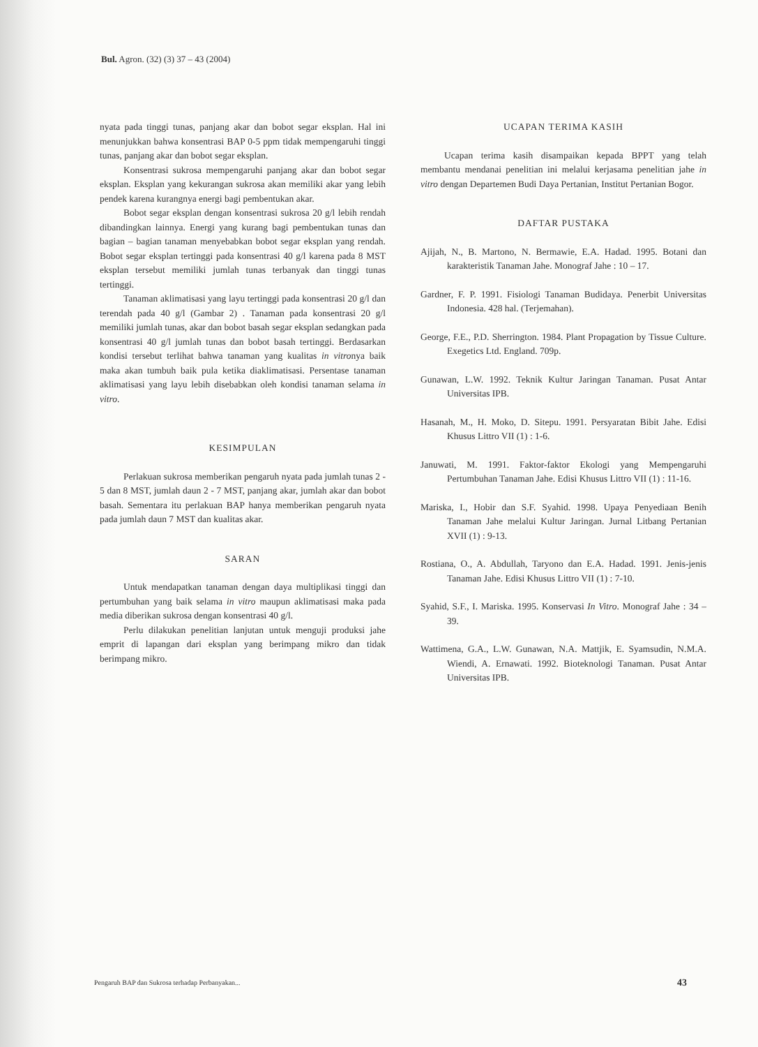Bul. Agron. (32) (3) 37 – 43 (2004)
nyata pada tinggi tunas, panjang akar dan bobot segar eksplan. Hal ini menunjukkan bahwa konsentrasi BAP 0-5 ppm tidak mempengaruhi tinggi tunas, panjang akar dan bobot segar eksplan.
Konsentrasi sukrosa mempengaruhi panjang akar dan bobot segar eksplan. Eksplan yang kekurangan sukrosa akan memiliki akar yang lebih pendek karena kurangnya energi bagi pembentukan akar.
Bobot segar eksplan dengan konsentrasi sukrosa 20 g/l lebih rendah dibandingkan lainnya. Energi yang kurang bagi pembentukan tunas dan bagian – bagian tanaman menyebabkan bobot segar eksplan yang rendah. Bobot segar eksplan tertinggi pada konsentrasi 40 g/l karena pada 8 MST eksplan tersebut memiliki jumlah tunas terbanyak dan tinggi tunas tertinggi.
Tanaman aklimatisasi yang layu tertinggi pada konsentrasi 20 g/l dan terendah pada 40 g/l (Gambar 2) . Tanaman pada konsentrasi 20 g/l memiliki jumlah tunas, akar dan bobot basah segar eksplan sedangkan pada konsentrasi 40 g/l jumlah tunas dan bobot basah tertinggi. Berdasarkan kondisi tersebut terlihat bahwa tanaman yang kualitas in vitronya baik maka akan tumbuh baik pula ketika diaklimatisasi. Persentase tanaman aklimatisasi yang layu lebih disebabkan oleh kondisi tanaman selama in vitro.
KESIMPULAN
Perlakuan sukrosa memberikan pengaruh nyata pada jumlah tunas 2 - 5 dan 8 MST, jumlah daun 2 - 7 MST, panjang akar, jumlah akar dan bobot basah. Sementara itu perlakuan BAP hanya memberikan pengaruh nyata pada jumlah daun 7 MST dan kualitas akar.
SARAN
Untuk mendapatkan tanaman dengan daya multiplikasi tinggi dan pertumbuhan yang baik selama in vitro maupun aklimatisasi maka pada media diberikan sukrosa dengan konsentrasi 40 g/l.
Perlu dilakukan penelitian lanjutan untuk menguji produksi jahe emprit di lapangan dari eksplan yang berimpang mikro dan tidak berimpang mikro.
UCAPAN TERIMA KASIH
Ucapan terima kasih disampaikan kepada BPPT yang telah membantu mendanai penelitian ini melalui kerjasama penelitian jahe in vitro dengan Departemen Budi Daya Pertanian, Institut Pertanian Bogor.
DAFTAR PUSTAKA
Ajijah, N., B. Martono, N. Bermawie, E.A. Hadad. 1995. Botani dan karakteristik Tanaman Jahe. Monograf Jahe : 10 – 17.
Gardner, F. P. 1991. Fisiologi Tanaman Budidaya. Penerbit Universitas Indonesia. 428 hal. (Terjemahan).
George, F.E., P.D. Sherrington. 1984. Plant Propagation by Tissue Culture. Exegetics Ltd. England. 709p.
Gunawan, L.W. 1992. Teknik Kultur Jaringan Tanaman. Pusat Antar Universitas IPB.
Hasanah, M., H. Moko, D. Sitepu. 1991. Persyaratan Bibit Jahe. Edisi Khusus Littro VII (1) : 1-6.
Januwati, M. 1991. Faktor-faktor Ekologi yang Mempengaruhi Pertumbuhan Tanaman Jahe. Edisi Khusus Littro VII (1) : 11-16.
Mariska, I., Hobir dan S.F. Syahid. 1998. Upaya Penyediaan Benih Tanaman Jahe melalui Kultur Jaringan. Jurnal Litbang Pertanian XVII (1) : 9-13.
Rostiana, O., A. Abdullah, Taryono dan E.A. Hadad. 1991. Jenis-jenis Tanaman Jahe. Edisi Khusus Littro VII (1) : 7-10.
Syahid, S.F., I. Mariska. 1995. Konservasi In Vitro. Monograf Jahe : 34 – 39.
Wattimena, G.A., L.W. Gunawan, N.A. Mattjik, E. Syamsudin, N.M.A. Wiendi, A. Ernawati. 1992. Bioteknologi Tanaman. Pusat Antar Universitas IPB.
Pengaruh BAP dan Sukrosa terhadap Perbanyakan... 43